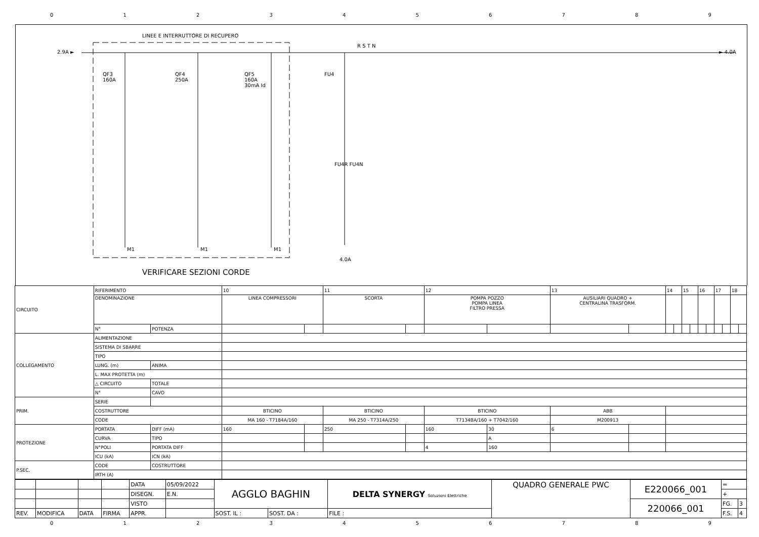0 1 2 3 4 5 6 7 8 9
LINEE E INTERRUTTORE DI RECUPERO
2.9A ►
R S T N
► 4.0A
QF3
160A
QF4
250A
QF5
160A
30mA Id
FU4
FU4R FU4N
M1 M1 M1
4.0A
VERIFICARE SEZIONI CORDE
| CIRCUITO | RIFERIMENTO | | 10 | | 11 | | 12 | | 13 | | 14 | | 15 | | 16 | | 17 | | 18 | |
| | DENOMINAZIONE | | LINEA COMPRESSORI | | SCORTA | | POMPA POZZO POMPA LINEA FILTRO PRESSA | | AUSILIARI QUADRO + CENTRALINA TRASFORM. | | | | | | | | | | | |
| | N° | POTENZA | | | | | | | | | | | | | | | | | | |
| COLLEGAMENTO | ALIMENTAZIONE | | | | | | | | | | | | | | | | | | | |
| | SISTEMA DI SBARRE | | | | | | | | | | | | | | | | | | | |
| | TIPO | | | | | | | | | | | | | | | | | | | |
| | LUNG. (m) | ANIMA | | | | | | | | | | | | | | | | | | |
| | L. MAX PROTETTA (m) | | | | | | | | | | | | | | | | | | | |
| | △ CIRCUITO | TOTALE | | | | | | | | | | | | | | | | | | |
| | N° | CAVO | | | | | | | | | | | | | | | | | | |
| PRIM. | SERIE | | | | | | | | | | | | | | | | | | | |
| | COSTRUTTORE | | BTICINO | | BTICINO | | BTICINO | | ABB | | | | | | | | | | | |
| | CODE | | MA 160 - T7184A/160 | | MA 250 - T7314A/250 | | T7134BA/160 + T7042/160 | | M200913 | | | | | | | | | | | |
| PROTEZIONE | PORTATA | DIFF (mA) | 160 | | 250 | | 160 | 30 | 6 | | | | | | | | | | | |
| | CURVA | TIPO | | | | | | A | | | | | | | | | | | | |
| | N°POLI | PORTATA DIFF | | | | | 4 | 160 | | | | | | | | | | | | |
| | ICU (kA) | ICN (kA) | | | | | | | | | | | | | | | | | | |
| P.SEC. | CODE | COSTRUTTORE | | | | | | | | | | | | | | | | | | |
| | IRTH (A) | | | | | | | | | | | | | | | | | | | |
| | | | | DATA | 05/09/2022 | AGGLO BAGHIN | | DELTA SYNERGY Soluzioni Elettriche | QUADRO GENERALE PWC | E220066_001 | = | |
| | | | | DISEGN. | E.N. | | | | | | + | |
| | | | | VISTO | | | | | | 220066_001 | FG. | 3 |
| REV. | MODIFICA | DATA | FIRMA | APPR. | | SOST. IL : | SOST. DA : | FILE : | | | F.S. | 4 |
0 1 2 3 4 5 6 7 8 9